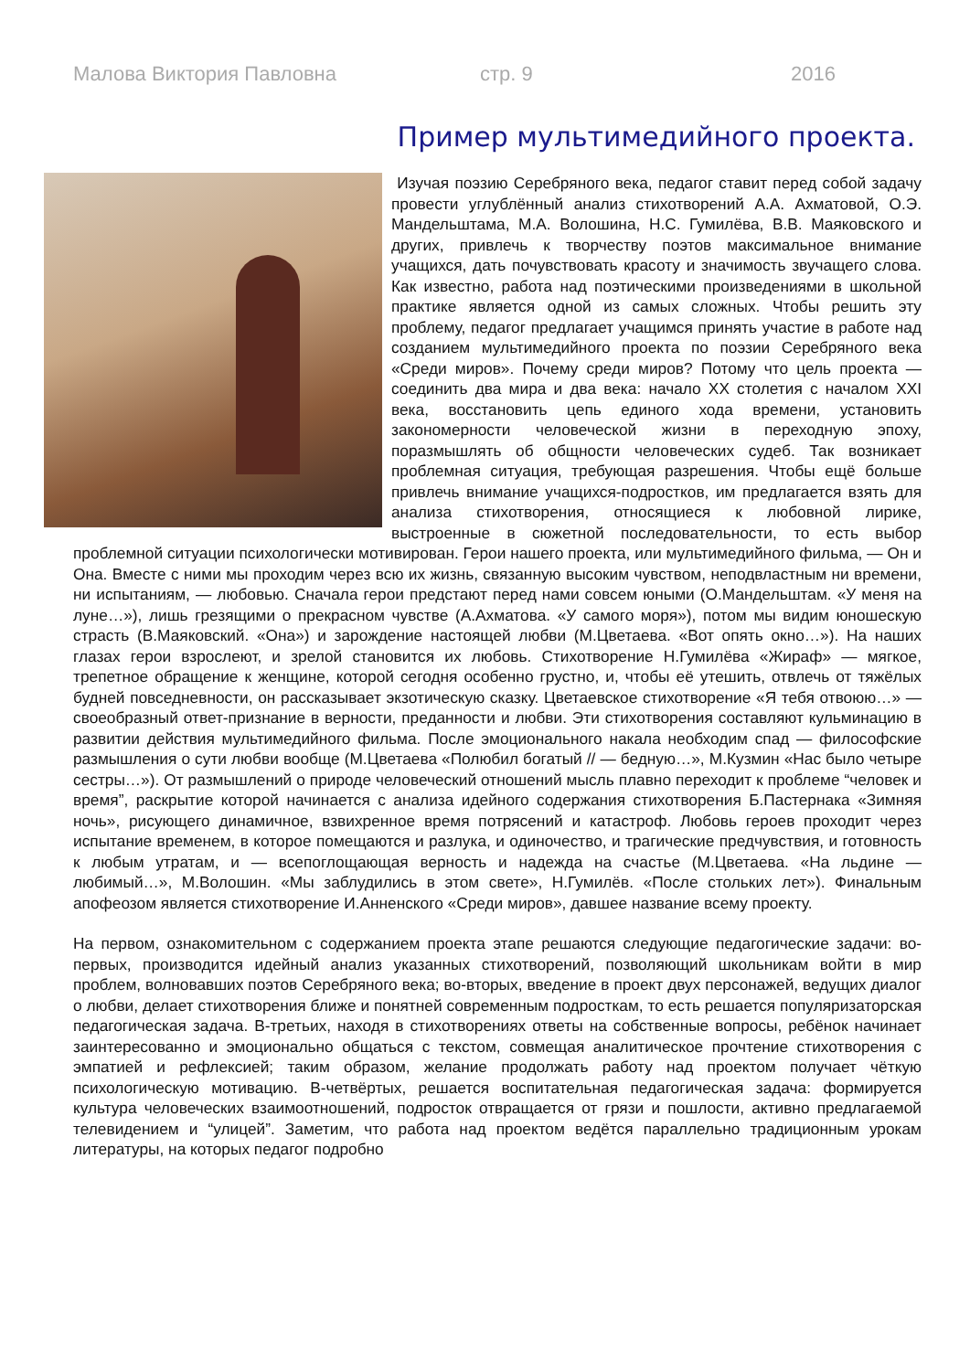Малова Виктория Павловна стр. 9 2016
Пример мультимедийного проекта.
Изучая поэзию Серебряного века, педагог ставит перед собой задачу провести углублённый анализ стихотворений А.А. Ахматовой, О.Э. Мандельштама, М.А. Волошина, Н.С. Гумилёва, В.В. Маяковского и других, привлечь к творчеству поэтов максимальное внимание учащихся, дать почувствовать красоту и значимость звучащего слова. Как известно, работа над поэтическими произведениями в школьной практике является одной из самых сложных. Чтобы решить эту проблему, педагог предлагает учащимся принять участие в работе над созданием мультимедийного проекта по поэзии Серебряного века «Среди миров». Почему среди миров? Потому что цель проекта — соединить два мира и два века: начало XX столетия с началом XXI века, восстановить цепь единого хода времени, установить закономерности человеческой жизни в переходную эпоху, поразмышлять об общности человеческих судеб. Так возникает проблемная ситуация, требующая разрешения. Чтобы ещё больше привлечь внимание учащихся-подростков, им предлагается взять для анализа стихотворения, относящиеся к любовной лирике, выстроенные в сюжетной последовательности, то есть выбор проблемной ситуации психологически мотивирован. Герои нашего проекта, или мультимедийного фильма, — Он и Она. Вместе с ними мы проходим через всю их жизнь, связанную высоким чувством, неподвластным ни времени, ни испытаниям, — любовью. Сначала герои предстают перед нами совсем юными (О.Мандельштам. «У меня на луне…»), лишь грезящими о прекрасном чувстве (А.Ахматова. «У самого моря»), потом мы видим юношескую страсть (В.Маяковский. «Она») и зарождение настоящей любви (М.Цветаева. «Вот опять окно…»). На наших глазах герои взрослеют, и зрелой становится их любовь. Стихотворение Н.Гумилёва «Жираф» — мягкое, трепетное обращение к женщине, которой сегодня особенно грустно, и, чтобы её утешить, отвлечь от тяжёлых будней повседневности, он рассказывает экзотическую сказку. Цветаевское стихотворение «Я тебя отвоюю…» — своеобразный ответ-признание в верности, преданности и любви. Эти стихотворения составляют кульминацию в развитии действия мультимедийного фильма. После эмоционального накала необходим спад — философские размышления о сути любви вообще (М.Цветаева «Полюбил богатый // — бедную…», М.Кузмин «Нас было четыре сестры…»). От размышлений о природе человеческий отношений мысль плавно переходит к проблеме “человек и время”, раскрытие которой начинается с анализа идейного содержания стихотворения Б.Пастернака «Зимняя ночь», рисующего динамичное, взвихренное время потрясений и катастроф. Любовь героев проходит через испытание временем, в которое помещаются и разлука, и одиночество, и трагические предчувствия, и готовность к любым утратам, и — всепоглощающая верность и надежда на счастье (М.Цветаева. «На льдине — любимый…», М.Волошин. «Мы заблудились в этом свете», Н.Гумилёв. «После стольких лет»). Финальным апофеозом является стихотворение И.Анненского «Среди миров», давшее название всему проекту.
На первом, ознакомительном с содержанием проекта этапе решаются следующие педагогические задачи: во-первых, производится идейный анализ указанных стихотворений, позволяющий школьникам войти в мир проблем, волновавших поэтов Серебряного века; во-вторых, введение в проект двух персонажей, ведущих диалог о любви, делает стихотворения ближе и понятней современным подросткам, то есть решается популяризаторская педагогическая задача. В-третьих, находя в стихотворениях ответы на собственные вопросы, ребёнок начинает заинтересованно и эмоционально общаться с текстом, совмещая аналитическое прочтение стихотворения с эмпатией и рефлексией; таким образом, желание продолжать работу над проектом получает чёткую психологическую мотивацию. В-четвёртых, решается воспитательная педагогическая задача: формируется культура человеческих взаимоотношений, подросток отвращается от грязи и пошлости, активно предлагаемой телевидением и “улицей”. Заметим, что работа над проектом ведётся параллельно традиционным урокам литературы, на которых педагог подробно